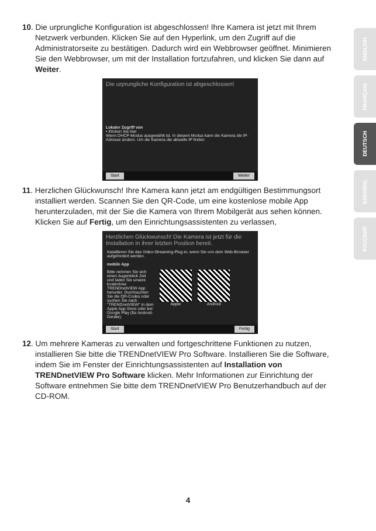10. Die urprungliche Konfiguration ist abgeschlossen! Ihre Kamera ist jetzt mit Ihrem Netzwerk verbunden. Klicken Sie auf den Hyperlink, um den Zugriff auf die Administratorseite zu bestätigen. Dadurch wird ein Webbrowser geöffnet. Minimieren Sie den Webbrowser, um mit der Installation fortzufahren, und klicken Sie dann auf Weiter.
Die urprungliche Konfiguration ist abgeschlossen!
Lokaler Zugriff von
• Klicken Sie hier
Wenn DHCP-Modus ausgewählt ist. In diesem Modus kann die Kamera die IP-Adresse ändern. Um die Kamera die aktuelle IP finden
Start Weiter
11. Herzlichen Glückwunsch! Ihre Kamera kann jetzt am endgültigen Bestimmungsort installiert werden. Scannen Sie den QR-Code, um eine kostenlose mobile App herunterzuladen, mit der Sie die Kamera von Ihrem Mobilgerät aus sehen können. Klicken Sie auf Fertig, um den Einrichtungsassistenten zu verlassen,
Herzlichen Glückwunsch! Die Kamera ist jetzt für die Installation in ihrer letzten Position bereit.
Installieren Sie das Video-Streaming-Plug-in, wenn Sie von dem Web-Browser aufgefordert werden.
mobile App
Bitte nehmen Sie sich einen Augenblick Zeit und laden Sie unsere kostenlose TRENDnetVIEW App herunter. Durchsuchen Sie die QR-Codes oder suchen Sie nach "TRENDnetVIEW" in dem Apple App Store oder bei Google Play (für Android-Geräte).
Apple Android
Start Fertig
12. Um mehrere Kameras zu verwalten und fortgeschrittene Funktionen zu nutzen, installieren Sie bitte die TRENDnetVIEW Pro Software. Installieren Sie die Software, indem Sie im Fenster der Einrichtungsassistenten auf Installation von TRENDnetVIEW Pro Software klicken. Mehr Informationen zur Einrichtung der Software entnehmen Sie bitte dem TRENDnetVIEW Pro Benutzerhandbuch auf der CD-ROM.
ENGLISH
FRANÇAIS
DEUTSCH
ESPAÑOL
РУССКИЙ
4